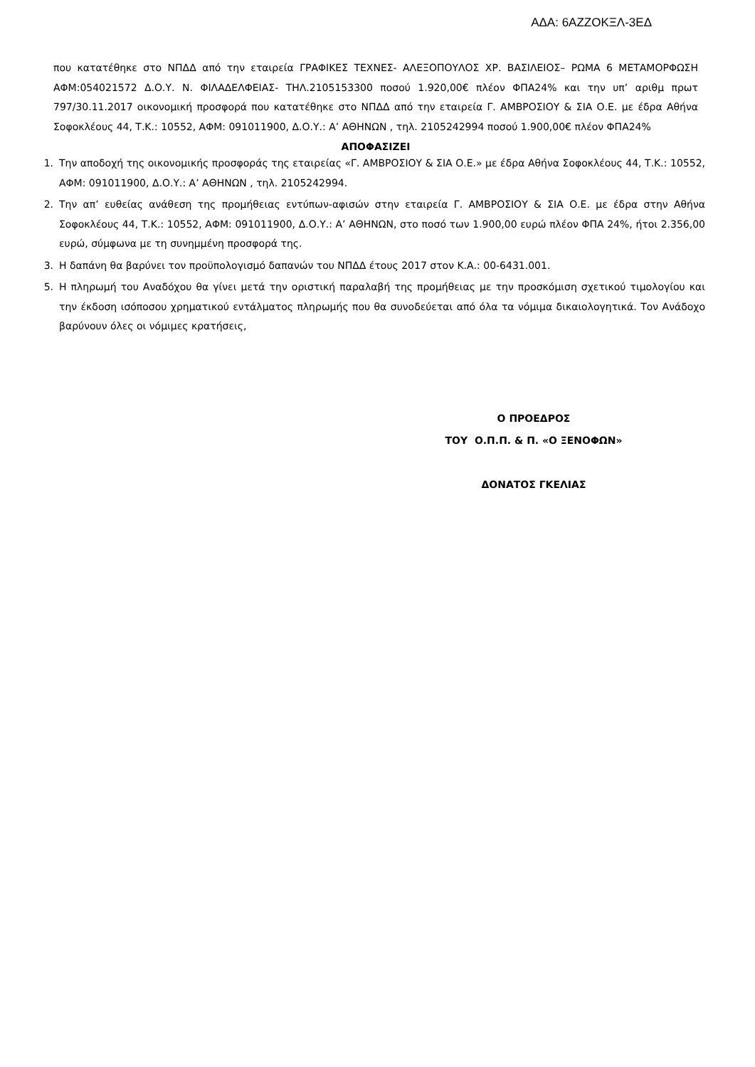ΑΔΑ: 6ΑΖΖΟΚΞΛ-3ΕΔ
που κατατέθηκε στο ΝΠΔΔ από την εταιρεία ΓΡΑΦΙΚΕΣ ΤΕΧΝΕΣ- ΑΛΕΞΟΠΟΥΛΟΣ ΧΡ. ΒΑΣΙΛΕΙΟΣ– ΡΩΜΑ 6 ΜΕΤΑΜΟΡΦΩΣΗ ΑΦΜ:054021572 Δ.Ο.Υ. Ν. ΦΙΛΑΔΕΛΦΕΙΑΣ- ΤΗΛ.2105153300 ποσού 1.920,00€ πλέον ΦΠΑ24% και την υπ’ αριθμ πρωτ 797/30.11.2017 οικονομική προσφορά που κατατέθηκε στο ΝΠΔΔ από την εταιρεία Γ. ΑΜΒΡΟΣΙΟΥ & ΣΙΑ Ο.Ε. με έδρα Αθήνα Σοφοκλέους 44, Τ.Κ.: 10552, ΑΦΜ: 091011900, Δ.Ο.Υ.: Α’ ΑΘΗΝΩΝ , τηλ. 2105242994 ποσού 1.900,00€ πλέον ΦΠΑ24%
ΑΠΟΦΑΣΙΖΕΙ
1. Την αποδοχή της οικονομικής προσφοράς της εταιρείας «Γ. ΑΜΒΡΟΣΙΟΥ & ΣΙΑ Ο.Ε.» με έδρα Αθήνα Σοφοκλέους 44, Τ.Κ.: 10552, ΑΦΜ: 091011900, Δ.Ο.Υ.: Α’ ΑΘΗΝΩΝ , τηλ. 2105242994.
2. Την απ’ ευθείας ανάθεση της προμήθειας εντύπων-αφισών στην εταιρεία Γ. ΑΜΒΡΟΣΙΟΥ & ΣΙΑ Ο.Ε. με έδρα στην Αθήνα Σοφοκλέους 44, Τ.Κ.: 10552, ΑΦΜ: 091011900, Δ.Ο.Υ.: Α’ ΑΘΗΝΩΝ, στο ποσό των 1.900,00 ευρώ πλέον ΦΠΑ 24%, ήτοι 2.356,00 ευρώ, σύμφωνα με τη συνημμένη προσφορά της.
3. Η δαπάνη θα βαρύνει τον προϋπολογισμό δαπανών του ΝΠΔΔ έτους 2017 στον Κ.Α.: 00-6431.001.
5. Η πληρωμή του Αναδόχου θα γίνει μετά την οριστική παραλαβή της προμήθειας με την προσκόμιση σχετικού τιμολογίου και την έκδοση ισόποσου χρηματικού εντάλματος πληρωμής που θα συνοδεύεται από όλα τα νόμιμα δικαιολογητικά. Τον Ανάδοχο βαρύνουν όλες οι νόμιμες κρατήσεις,
Ο ΠΡΟΕΔΡΟΣ
ΤΟΥ Ο.Π.Π. & Π. «Ο ΞΕΝΟΦΩΝ»
ΔΟΝΑΤΟΣ ΓΚΕΛΙΑΣ